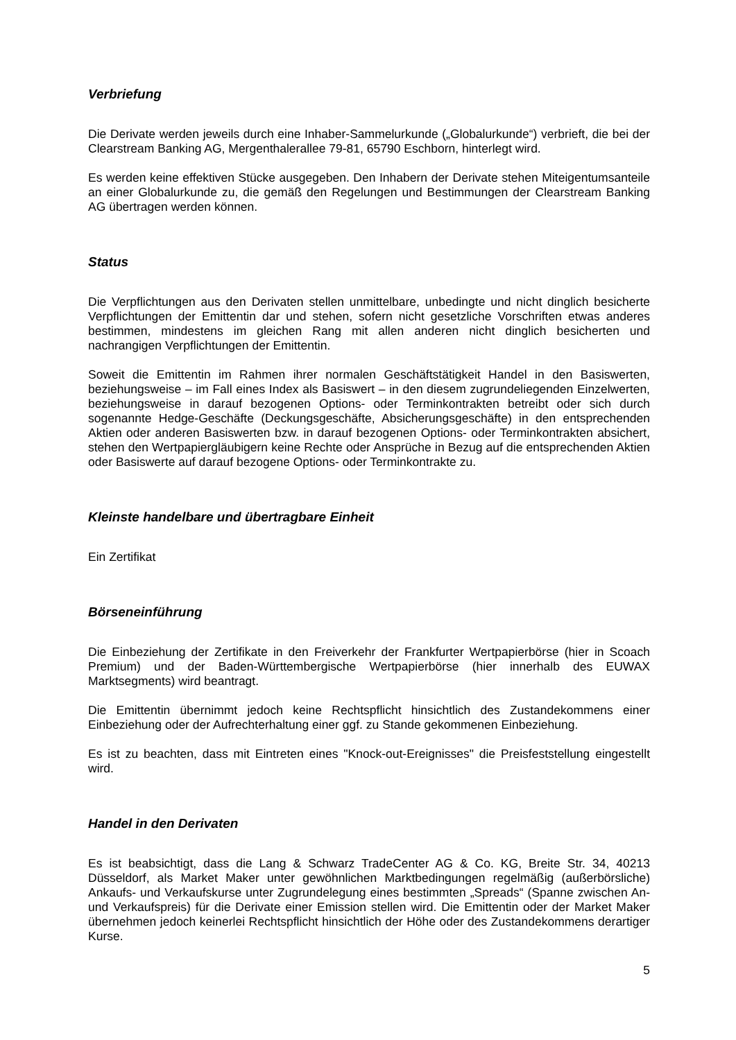Verbriefung
Die Derivate werden jeweils durch eine Inhaber-Sammelurkunde („Globalurkunde“) verbrieft, die bei der Clearstream Banking AG, Mergenthalerallee 79-81, 65790 Eschborn, hinterlegt wird.
Es werden keine effektiven Stücke ausgegeben. Den Inhabern der Derivate stehen Miteigentumsanteile an einer Globalurkunde zu, die gemäß den Regelungen und Bestimmungen der Clearstream Banking AG übertragen werden können.
Status
Die Verpflichtungen aus den Derivaten stellen unmittelbare, unbedingte und nicht dinglich besicherte Verpflichtungen der Emittentin dar und stehen, sofern nicht gesetzliche Vorschriften etwas anderes bestimmen, mindestens im gleichen Rang mit allen anderen nicht dinglich besicherten und nachrangigen Verpflichtungen der Emittentin.
Soweit die Emittentin im Rahmen ihrer normalen Geschäftstätigkeit Handel in den Basiswerten, beziehungsweise – im Fall eines Index als Basiswert – in den diesem zugrundeliegenden Einzelwerten, beziehungsweise in darauf bezogenen Options- oder Terminkontrakten betreibt oder sich durch sogenannte Hedge-Geschäfte (Deckungsgeschäfte, Absicherungsgeschäfte) in den entsprechenden Aktien oder anderen Basiswerten bzw. in darauf bezogenen Options- oder Terminkontrakten absichert, stehen den Wertpapiergläubigern keine Rechte oder Ansprüche in Bezug auf die entsprechenden Aktien oder Basiswerte auf darauf bezogene Options- oder Terminkontrakte zu.
Kleinste handelbare und übertragbare Einheit
Ein Zertifikat
Börseneinführung
Die Einbeziehung der Zertifikate in den Freiverkehr der Frankfurter Wertpapierbörse (hier in Scoach Premium) und der Baden-Württembergische Wertpapierbörse (hier innerhalb des EUWAX Marktsegments) wird beantragt.
Die Emittentin übernimmt jedoch keine Rechtspflicht hinsichtlich des Zustandekommens einer Einbeziehung oder der Aufrechterhaltung einer ggf. zu Stande gekommenen Einbeziehung.
Es ist zu beachten, dass mit Eintreten eines "Knock-out-Ereignisses" die Preisfeststellung eingestellt wird.
Handel in den Derivaten
Es ist beabsichtigt, dass die Lang & Schwarz TradeCenter AG & Co. KG, Breite Str. 34, 40213 Düsseldorf, als Market Maker unter gewöhnlichen Marktbedingungen regelmäßig (außerbörsliche) Ankaufs- und Verkaufskurse unter Zugrundelegung eines bestimmten „Spreads“ (Spanne zwischen An- und Verkaufspreis) für die Derivate einer Emission stellen wird. Die Emittentin oder der Market Maker übernehmen jedoch keinerlei Rechtspflicht hinsichtlich der Höhe oder des Zustandekommens derartiger Kurse.
5